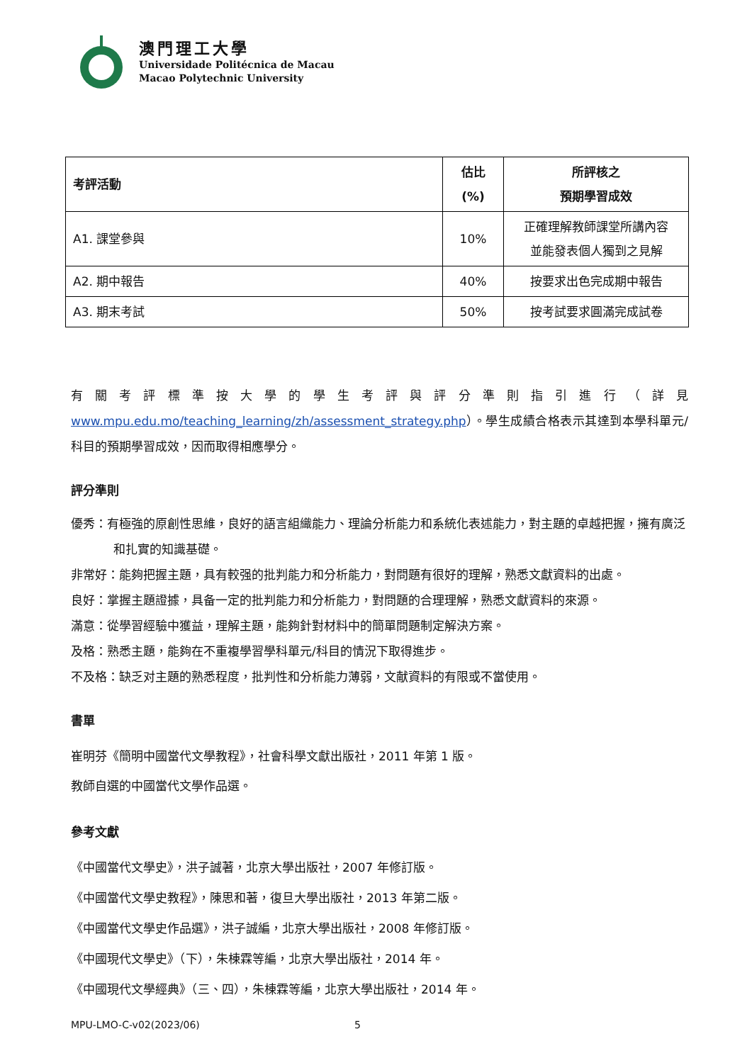澳門理工大學
Universidade Politécnica de Macau
Macao Polytechnic University
| 考評活動 | 估比 (%) | 所評核之 預期學習成效 |
| --- | --- | --- |
| A1. 課堂參與 | 10% | 正確理解教師課堂所講內容 並能發表個人獨到之見解 |
| A2. 期中報告 | 40% | 按要求出色完成期中報告 |
| A3. 期末考試 | 50% | 按考試要求圓滿完成試卷 |
有關考評標準按大學的學生考評與評分準則指引進行（詳見 www.mpu.edu.mo/teaching_learning/zh/assessment_strategy.php）。學生成績合格表示其達到本學科單元/科目的預期學習成效，因而取得相應學分。
評分準則
優秀：有極強的原創性思維，良好的語言組織能力、理論分析能力和系統化表述能力，對主題的卓越把握，擁有廣泛和扎實的知識基礎。
非常好：能夠把握主題，具有較强的批判能力和分析能力，對問題有很好的理解，熟悉文獻資料的出處。
良好：掌握主題證據，具备一定的批判能力和分析能力，對問題的合理理解，熟悉文獻資料的來源。
滿意：從學習經驗中獲益，理解主題，能夠針對材料中的簡單問題制定解決方案。
及格：熟悉主題，能夠在不重複學習學科單元/科目的情況下取得進步。
不及格：缺乏对主題的熟悉程度，批判性和分析能力薄弱，文献資料的有限或不當使用。
書單
崔明芬《簡明中國當代文學教程》，社會科學文獻出版社，2011 年第 1 版。
教師自選的中國當代文學作品選。
參考文獻
《中國當代文學史》，洪子誠著，北京大學出版社，2007 年修訂版。
《中國當代文學史教程》，陳思和著，復旦大學出版社，2013 年第二版。
《中國當代文學史作品選》，洪子誠編，北京大學出版社，2008 年修訂版。
《中國現代文學史》（下），朱棟霖等編，北京大學出版社，2014 年。
《中國現代文學經典》（三、四），朱棟霖等編，北京大學出版社，2014 年。
MPU-LMO-C-v02(2023/06) 5